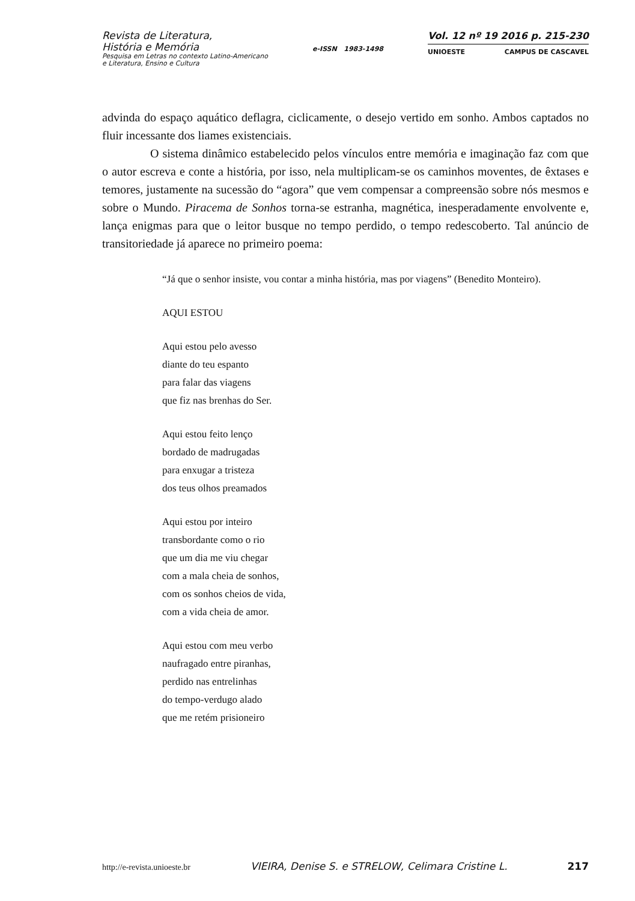Revista de Literatura,
História e Memória
Pesquisa em Letras no contexto Latino-Americano
e Literatura, Ensino e Cultura
e-ISSN 1983-1498
Vol. 12 nº 19 2016 p. 215-230
UNIOESTE CAMPUS DE CASCAVEL
advinda do espaço aquático deflagra, ciclicamente, o desejo vertido em sonho. Ambos captados no fluir incessante dos liames existenciais.
O sistema dinâmico estabelecido pelos vínculos entre memória e imaginação faz com que o autor escreva e conte a história, por isso, nela multiplicam-se os caminhos moventes, de êxtases e temores, justamente na sucessão do “agora” que vem compensar a compreensão sobre nós mesmos e sobre o Mundo. Piracema de Sonhos torna-se estranha, magnética, inesperadamente envolvente e, lança enigmas para que o leitor busque no tempo perdido, o tempo redescoberto. Tal anúncio de transitoriedade já aparece no primeiro poema:
“Já que o senhor insiste, vou contar a minha história, mas por viagens” (Benedito Monteiro).
AQUI ESTOU
Aqui estou pelo avesso
diante do teu espanto
para falar das viagens
que fiz nas brenhas do Ser.
Aqui estou feito lenço
bordado de madrugadas
para enxugar a tristeza
dos teus olhos preamados
Aqui estou por inteiro
transbordante como o rio
que um dia me viu chegar
com a mala cheia de sonhos,
com os sonhos cheios de vida,
com a vida cheia de amor.
Aqui estou com meu verbo
naufragado entre piranhas,
perdido nas entrelinhas
do tempo-verdugo alado
que me retém prisioneiro
http://e-revista.unioeste.br VIEIRA, Denise S. e STRELOW, Celimara Cristine L. 217